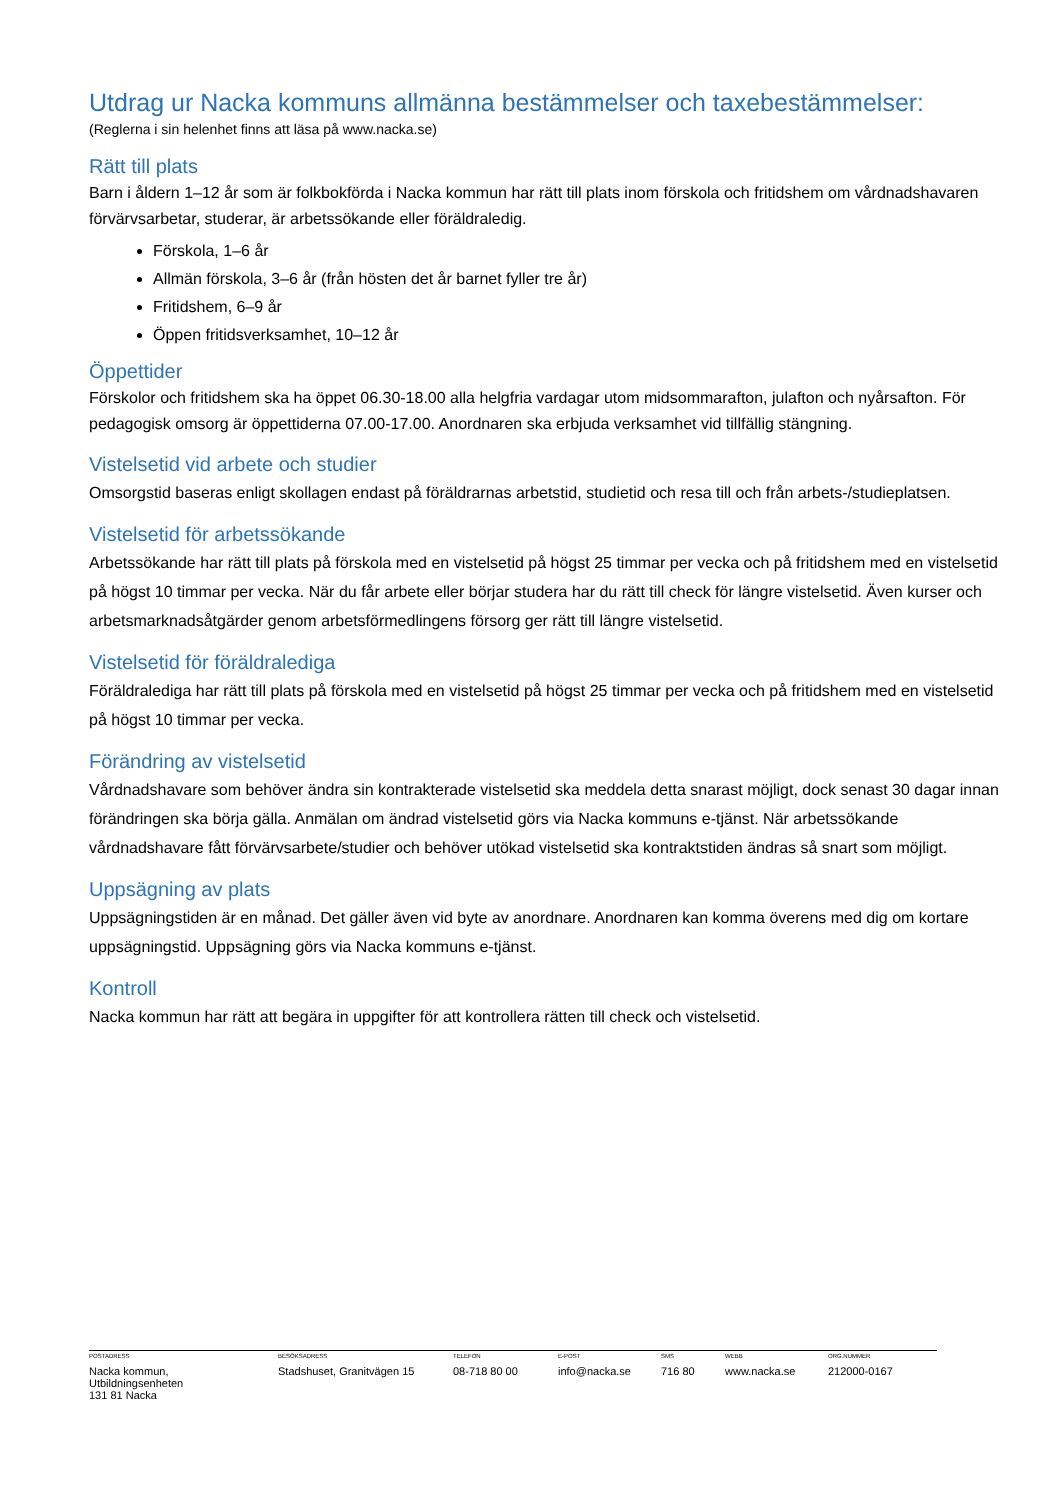Utdrag ur Nacka kommuns allmänna bestämmelser och taxebestämmelser:
(Reglerna i sin helenhet finns att läsa på www.nacka.se)
Rätt till plats
Barn i åldern 1–12 år som är folkbokförda i Nacka kommun har rätt till plats inom förskola och fritidshem om vårdnadshavaren förvärvsarbetar, studerar, är arbetssökande eller föräldraledig.
Förskola, 1–6 år
Allmän förskola, 3–6 år (från hösten det år barnet fyller tre år)
Fritidshem, 6–9 år
Öppen fritidsverksamhet, 10–12 år
Öppettider
Förskolor och fritidshem ska ha öppet 06.30-18.00 alla helgfria vardagar utom midsommarafton, julafton och nyårsafton. För pedagogisk omsorg är öppettiderna 07.00-17.00. Anordnaren ska erbjuda verksamhet vid tillfällig stängning.
Vistelsetid vid arbete och studier
Omsorgstid baseras enligt skollagen endast på föräldrarnas arbetstid, studietid och resa till och från arbets-/studieplatsen.
Vistelsetid för arbetssökande
Arbetssökande har rätt till plats på förskola med en vistelsetid på högst 25 timmar per vecka och på fritidshem med en vistelsetid på högst 10 timmar per vecka. När du får arbete eller börjar studera har du rätt till check för längre vistelsetid. Även kurser och arbetsmarknadsåtgärder genom arbetsförmedlingens försorg ger rätt till längre vistelsetid.
Vistelsetid för föräldralediga
Föräldralediga har rätt till plats på förskola med en vistelsetid på högst 25 timmar per vecka och på fritidshem med en vistelsetid på högst 10 timmar per vecka.
Förändring av vistelsetid
Vårdnadshavare som behöver ändra sin kontrakterade vistelsetid ska meddela detta snarast möjligt, dock senast 30 dagar innan förändringen ska börja gälla. Anmälan om ändrad vistelsetid görs via Nacka kommuns e-tjänst. När arbetssökande vårdnadshavare fått förvärvsarbete/studier och behöver utökad vistelsetid ska kontraktstiden ändras så snart som möjligt.
Uppsägning av plats
Uppsägningstiden är en månad. Det gäller även vid byte av anordnare. Anordnaren kan komma överens med dig om kortare uppsägningstid. Uppsägning görs via Nacka kommuns e-tjänst.
Kontroll
Nacka kommun har rätt att begära in uppgifter för att kontrollera rätten till check och vistelsetid.
POSTADRESS
Nacka kommun,
Utbildningsenheten
131 81 Nacka
BESÖKSADRESS
Stadshuset, Granitvägen 15
TELEFON
08-718 80 00
E-POST
info@nacka.se
SMS
716 80
WEBB
www.nacka.se
ORG.NUMMER
212000-0167